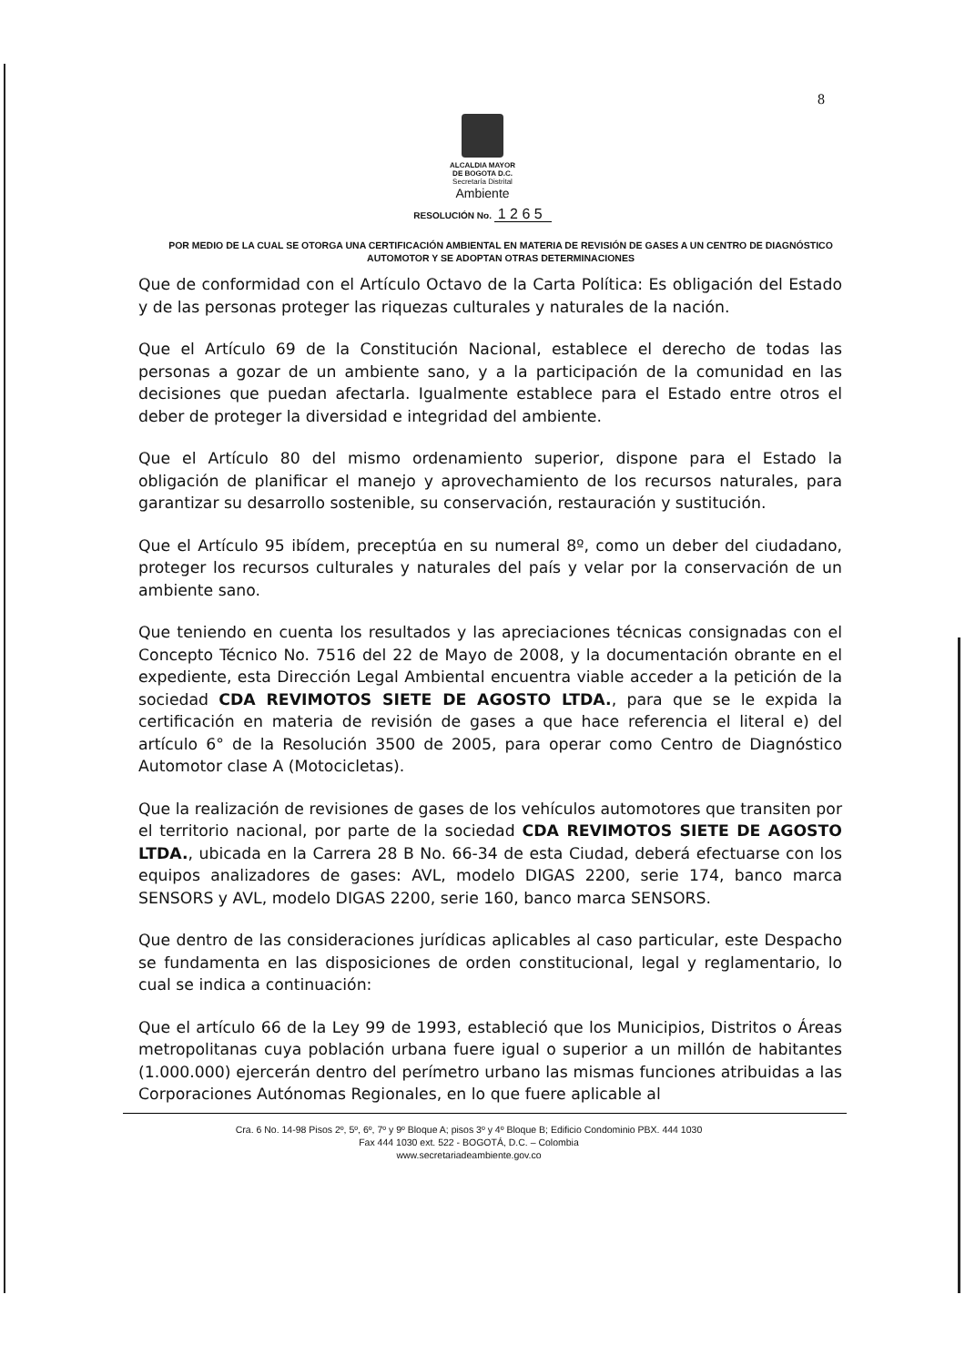8
ALCALDIA MAYOR
DE BOGOTA D.C.
Secretaría Distrital
Ambiente
RESOLUCIÓN No. 1 2 6 5
POR MEDIO DE LA CUAL SE OTORGA UNA CERTIFICACIÓN AMBIENTAL EN MATERIA DE REVISIÓN DE GASES A UN CENTRO DE DIAGNÓSTICO AUTOMOTOR Y SE ADOPTAN OTRAS DETERMINACIONES
Que de conformidad con el Artículo Octavo de la Carta Política: Es obligación del Estado y de las personas proteger las riquezas culturales y naturales de la nación.
Que el Artículo 69 de la Constitución Nacional, establece el derecho de todas las personas a gozar de un ambiente sano, y a la participación de la comunidad en las decisiones que puedan afectarla. Igualmente establece para el Estado entre otros el deber de proteger la diversidad e integridad del ambiente.
Que el Artículo 80 del mismo ordenamiento superior, dispone para el Estado la obligación de planificar el manejo y aprovechamiento de los recursos naturales, para garantizar su desarrollo sostenible, su conservación, restauración y sustitución.
Que el Artículo 95 ibídem, preceptúa en su numeral 8º, como un deber del ciudadano, proteger los recursos culturales y naturales del país y velar por la conservación de un ambiente sano.
Que teniendo en cuenta los resultados y las apreciaciones técnicas consignadas con el Concepto Técnico No. 7516 del 22 de Mayo de 2008, y la documentación obrante en el expediente, esta Dirección Legal Ambiental encuentra viable acceder a la petición de la sociedad CDA REVIMOTOS SIETE DE AGOSTO LTDA., para que se le expida la certificación en materia de revisión de gases a que hace referencia el literal e) del artículo 6° de la Resolución 3500 de 2005, para operar como Centro de Diagnóstico Automotor clase A (Motocicletas).
Que la realización de revisiones de gases de los vehículos automotores que transiten por el territorio nacional, por parte de la sociedad CDA REVIMOTOS SIETE DE AGOSTO LTDA., ubicada en la Carrera 28 B No. 66-34 de esta Ciudad, deberá efectuarse con los equipos analizadores de gases: AVL, modelo DIGAS 2200, serie 174, banco marca SENSORS y AVL, modelo DIGAS 2200, serie 160, banco marca SENSORS.
Que dentro de las consideraciones jurídicas aplicables al caso particular, este Despacho se fundamenta en las disposiciones de orden constitucional, legal y reglamentario, lo cual se indica a continuación:
Que el artículo 66 de la Ley 99 de 1993, estableció que los Municipios, Distritos o Áreas metropolitanas cuya población urbana fuere igual o superior a un millón de habitantes (1.000.000) ejercerán dentro del perímetro urbano las mismas funciones atribuidas a las Corporaciones Autónomas Regionales, en lo que fuere aplicable al
Cra. 6 No. 14-98 Pisos 2º, 5º, 6º, 7º y 9º Bloque A; pisos 3º y 4º Bloque B; Edificio Condominio PBX. 444 1030
Fax 444 1030 ext. 522 - BOGOTÁ, D.C. – Colombia
www.secretariadeambiente.gov.co